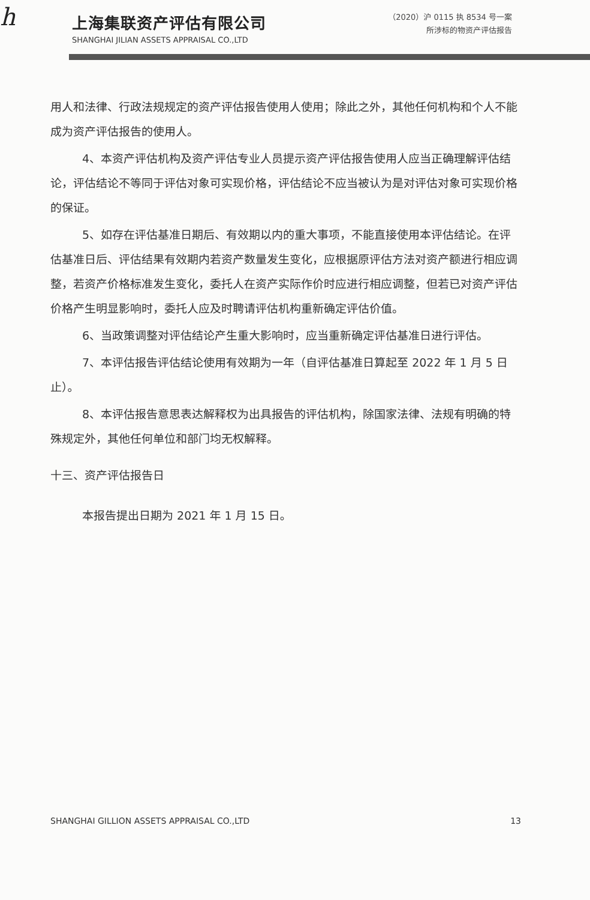h
上海集联资产评估有限公司
SHANGHAI JILIAN ASSETS APPRAISAL CO.,LTD
（2020）沪 0115 执 8534 号一案
所涉标的物资产评估报告
用人和法律、行政法规规定的资产评估报告使用人使用；除此之外，其他任何机构和个人不能成为资产评估报告的使用人。
4、本资产评估机构及资产评估专业人员提示资产评估报告使用人应当正确理解评估结论，评估结论不等同于评估对象可实现价格，评估结论不应当被认为是对评估对象可实现价格的保证。
5、如存在评估基准日期后、有效期以内的重大事项，不能直接使用本评估结论。在评估基准日后、评估结果有效期内若资产数量发生变化，应根据原评估方法对资产额进行相应调整，若资产价格标准发生变化，委托人在资产实际作价时应进行相应调整，但若已对资产评估价格产生明显影响时，委托人应及时聘请评估机构重新确定评估价值。
6、当政策调整对评估结论产生重大影响时，应当重新确定评估基准日进行评估。
7、本评估报告评估结论使用有效期为一年（自评估基准日算起至 2022 年 1 月 5 日止）。
8、本评估报告意思表达解释权为出具报告的评估机构，除国家法律、法规有明确的特殊规定外，其他任何单位和部门均无权解释。
十三、资产评估报告日
本报告提出日期为 2021 年 1 月 15 日。
SHANGHAI GILLION ASSETS APPRAISAL CO.,LTD 13